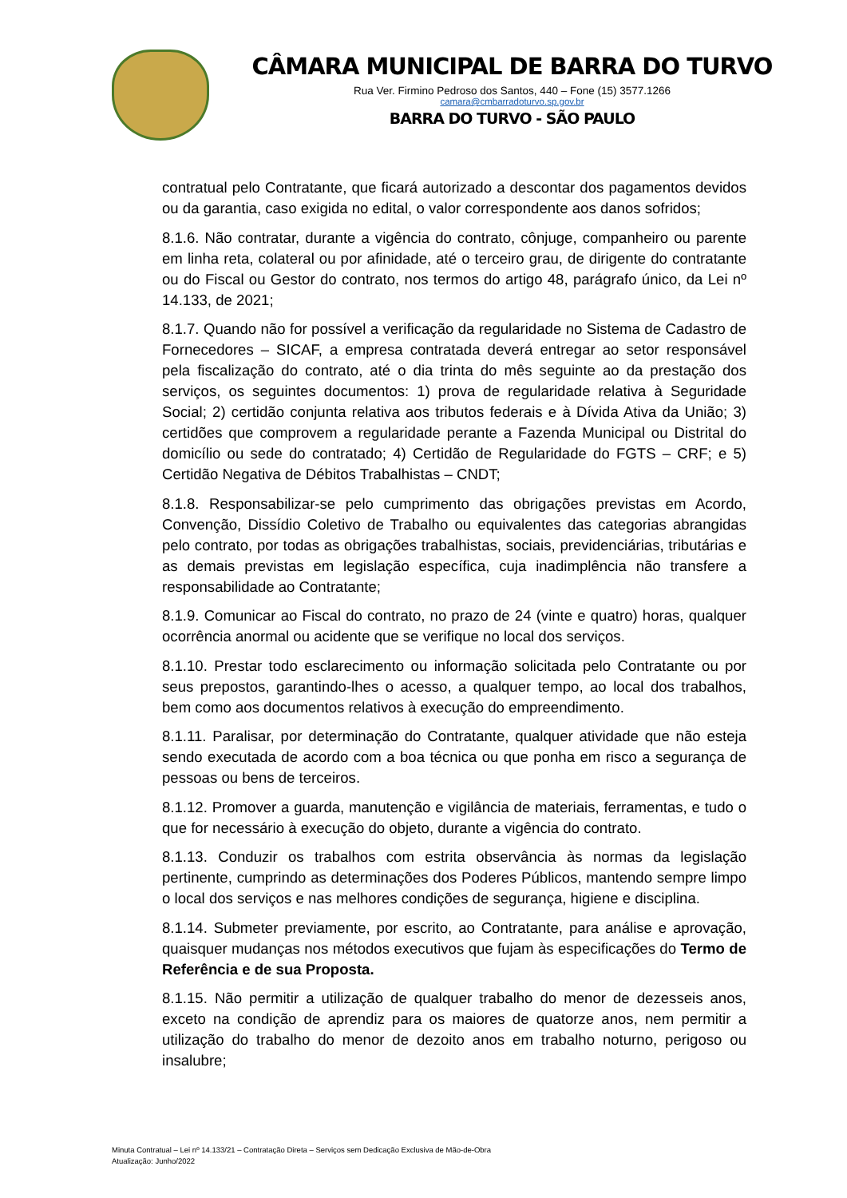CÂMARA MUNICIPAL DE BARRA DO TURVO
Rua Ver. Firmino Pedroso dos Santos, 440 – Fone (15) 3577.1266
camara@cmbarradoturvo.sp.gov.br
BARRA DO TURVO - SÃO PAULO
contratual pelo Contratante, que ficará autorizado a descontar dos pagamentos devidos ou da garantia, caso exigida no edital, o valor correspondente aos danos sofridos;
8.1.6. Não contratar, durante a vigência do contrato, cônjuge, companheiro ou parente em linha reta, colateral ou por afinidade, até o terceiro grau, de dirigente do contratante ou do Fiscal ou Gestor do contrato, nos termos do artigo 48, parágrafo único, da Lei nº 14.133, de 2021;
8.1.7. Quando não for possível a verificação da regularidade no Sistema de Cadastro de Fornecedores – SICAF, a empresa contratada deverá entregar ao setor responsável pela fiscalização do contrato, até o dia trinta do mês seguinte ao da prestação dos serviços, os seguintes documentos: 1) prova de regularidade relativa à Seguridade Social; 2) certidão conjunta relativa aos tributos federais e à Dívida Ativa da União; 3) certidões que comprovem a regularidade perante a Fazenda Municipal ou Distrital do domicílio ou sede do contratado; 4) Certidão de Regularidade do FGTS – CRF; e 5) Certidão Negativa de Débitos Trabalhistas – CNDT;
8.1.8. Responsabilizar-se pelo cumprimento das obrigações previstas em Acordo, Convenção, Dissídio Coletivo de Trabalho ou equivalentes das categorias abrangidas pelo contrato, por todas as obrigações trabalhistas, sociais, previdenciárias, tributárias e as demais previstas em legislação específica, cuja inadimplência não transfere a responsabilidade ao Contratante;
8.1.9. Comunicar ao Fiscal do contrato, no prazo de 24 (vinte e quatro) horas, qualquer ocorrência anormal ou acidente que se verifique no local dos serviços.
8.1.10. Prestar todo esclarecimento ou informação solicitada pelo Contratante ou por seus prepostos, garantindo-lhes o acesso, a qualquer tempo, ao local dos trabalhos, bem como aos documentos relativos à execução do empreendimento.
8.1.11. Paralisar, por determinação do Contratante, qualquer atividade que não esteja sendo executada de acordo com a boa técnica ou que ponha em risco a segurança de pessoas ou bens de terceiros.
8.1.12. Promover a guarda, manutenção e vigilância de materiais, ferramentas, e tudo o que for necessário à execução do objeto, durante a vigência do contrato.
8.1.13. Conduzir os trabalhos com estrita observância às normas da legislação pertinente, cumprindo as determinações dos Poderes Públicos, mantendo sempre limpo o local dos serviços e nas melhores condições de segurança, higiene e disciplina.
8.1.14. Submeter previamente, por escrito, ao Contratante, para análise e aprovação, quaisquer mudanças nos métodos executivos que fujam às especificações do Termo de Referência e de sua Proposta.
8.1.15. Não permitir a utilização de qualquer trabalho do menor de dezesseis anos, exceto na condição de aprendiz para os maiores de quatorze anos, nem permitir a utilização do trabalho do menor de dezoito anos em trabalho noturno, perigoso ou insalubre;
Minuta Contratual – Lei nº 14.133/21 – Contratação Direta – Serviços sem Dedicação Exclusiva de Mão-de-Obra
Atualização: Junho/2022